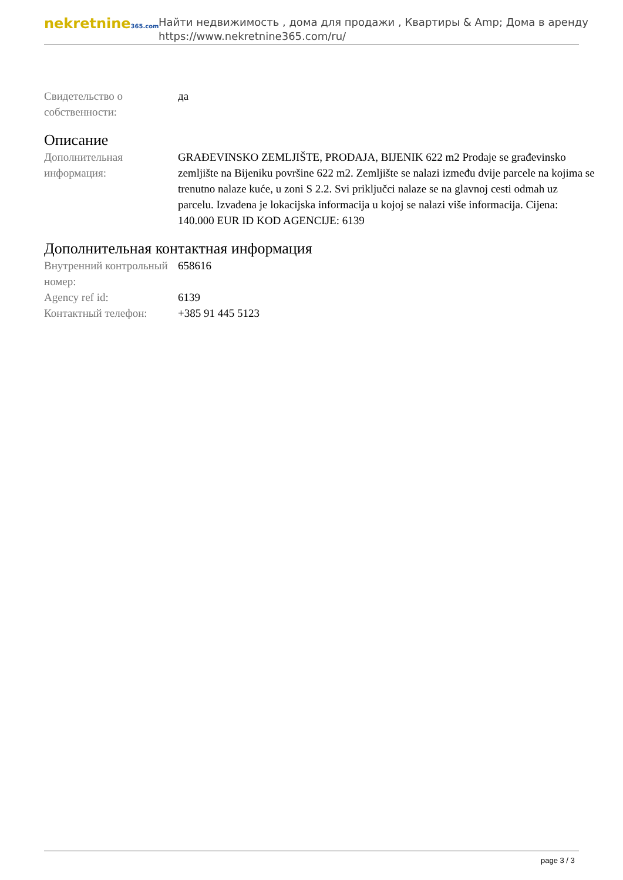nekretnine365.com
Найти недвижимость , дома для продажи , Квартиры & Amp; Дома в аренду
https://www.nekretnine365.com/ru/
| Свидетельство о собственности: | да |
Описание
| Дополнительная информация: | GRAĐEVINSKO ZEMLJIŠTE, PRODAJA, BIJENIK 622 m2 Prodaje se građevinsko zemljište na Bijeniku površine 622 m2. Zemljište se nalazi između dvije parcele na kojima se trenutno nalaze kuće, u zoni S 2.2. Svi priključci nalaze se na glavnoj cesti odmah uz parcelu. Izvađena je lokacijska informacija u kojoj se nalazi više informacija. Cijena: 140.000 EUR ID KOD AGENCIJE: 6139 |
Дополнительная контактная информация
| Внутренний контрольный номер: | 658616 |
| Agency ref id: | 6139 |
| Контактный телефон: | +385 91 445 5123 |
page 3 / 3